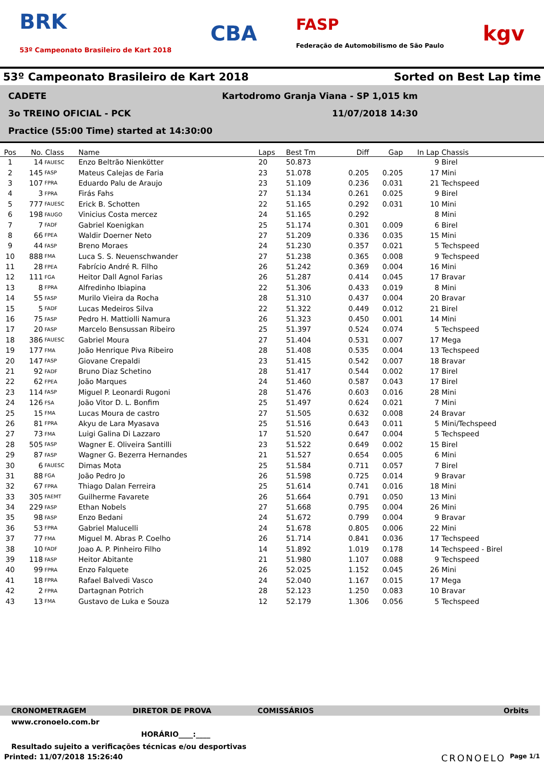BRK
53º Campeonato Brasileiro de Kart 2018 CBA FASP
Federação de Automobilismo de São Paulo kgv
53º Campeonato Brasileiro de Kart 2018 Sorted on Best Lap time
CADETE Kartodromo Granja Viana - SP 1,015 km
3o TREINO OFICIAL - PCK 11/07/2018 14:30
Practice (55:00 Time) started at 14:30:00
| Pos | No. | Class | Name | Laps | Best Tm | Diff | Gap | In Lap | Chassis |
| --- | --- | --- | --- | --- | --- | --- | --- | --- | --- |
| 1 | 14 | FAUESC | Enzo Beltrão Nienkötter | 20 | 50.873 | | | 9 | Birel |
| 2 | 145 | FASP | Mateus Calejas de Faria | 23 | 51.078 | 0.205 | 0.205 | 17 | Mini |
| 3 | 107 | FPRA | Eduardo Palu de Araujo | 23 | 51.109 | 0.236 | 0.031 | 21 | Techspeed |
| 4 | 3 | FPRA | Firás Fahs | 27 | 51.134 | 0.261 | 0.025 | 9 | Birel |
| 5 | 777 | FAUESC | Erick B. Schotten | 22 | 51.165 | 0.292 | 0.031 | 10 | Mini |
| 6 | 198 | FAUGO | Vinicius Costa mercez | 24 | 51.165 | 0.292 | | 8 | Mini |
| 7 | 7 | FADF | Gabriel Koenigkan | 25 | 51.174 | 0.301 | 0.009 | 6 | Birel |
| 8 | 66 | FPEA | Waldir Doerner Neto | 27 | 51.209 | 0.336 | 0.035 | 15 | Mini |
| 9 | 44 | FASP | Breno Moraes | 24 | 51.230 | 0.357 | 0.021 | 5 | Techspeed |
| 10 | 888 | FMA | Luca S. S. Neuenschwander | 27 | 51.238 | 0.365 | 0.008 | 9 | Techspeed |
| 11 | 28 | FPEA | Fabrício André R. Filho | 26 | 51.242 | 0.369 | 0.004 | 16 | Mini |
| 12 | 111 | FGA | Heitor Dall Agnol Farias | 26 | 51.287 | 0.414 | 0.045 | 17 | Bravar |
| 13 | 8 | FPRA | Alfredinho Ibiapina | 22 | 51.306 | 0.433 | 0.019 | 8 | Mini |
| 14 | 55 | FASP | Murilo Vieira da Rocha | 28 | 51.310 | 0.437 | 0.004 | 20 | Bravar |
| 15 | 5 | FADF | Lucas Medeiros Silva | 22 | 51.322 | 0.449 | 0.012 | 21 | Birel |
| 16 | 75 | FASP | Pedro H. Mattiolli Namura | 26 | 51.323 | 0.450 | 0.001 | 14 | Mini |
| 17 | 20 | FASP | Marcelo Bensussan Ribeiro | 25 | 51.397 | 0.524 | 0.074 | 5 | Techspeed |
| 18 | 386 | FAUESC | Gabriel Moura | 27 | 51.404 | 0.531 | 0.007 | 17 | Mega |
| 19 | 177 | FMA | João Henrique Piva Ribeiro | 28 | 51.408 | 0.535 | 0.004 | 13 | Techspeed |
| 20 | 147 | FASP | Giovane Crepaldi | 23 | 51.415 | 0.542 | 0.007 | 18 | Bravar |
| 21 | 92 | FADF | Bruno Diaz Schetino | 28 | 51.417 | 0.544 | 0.002 | 17 | Birel |
| 22 | 62 | FPEA | João Marques | 24 | 51.460 | 0.587 | 0.043 | 17 | Birel |
| 23 | 114 | FASP | Miguel P. Leonardi Rugoni | 28 | 51.476 | 0.603 | 0.016 | 28 | Mini |
| 24 | 126 | FSA | João Vitor D. L. Bonfim | 25 | 51.497 | 0.624 | 0.021 | 7 | Mini |
| 25 | 15 | FMA | Lucas Moura de castro | 27 | 51.505 | 0.632 | 0.008 | 24 | Bravar |
| 26 | 81 | FPRA | Akyu de Lara Myasava | 25 | 51.516 | 0.643 | 0.011 | 5 | Mini/Techspeed |
| 27 | 73 | FMA | Luigi Galina Di Lazzaro | 17 | 51.520 | 0.647 | 0.004 | 5 | Techspeed |
| 28 | 505 | FASP | Wagner E. Oliveira Santilli | 23 | 51.522 | 0.649 | 0.002 | 15 | Birel |
| 29 | 87 | FASP | Wagner G. Bezerra Hernandes | 21 | 51.527 | 0.654 | 0.005 | 6 | Mini |
| 30 | 6 | FAUESC | Dimas Mota | 25 | 51.584 | 0.711 | 0.057 | 7 | Birel |
| 31 | 88 | FGA | João Pedro Jo | 26 | 51.598 | 0.725 | 0.014 | 9 | Bravar |
| 32 | 67 | FPRA | Thiago Dalan Ferreira | 25 | 51.614 | 0.741 | 0.016 | 18 | Mini |
| 33 | 305 | FAEMT | Guilherme Favarete | 26 | 51.664 | 0.791 | 0.050 | 13 | Mini |
| 34 | 229 | FASP | Ethan Nobels | 27 | 51.668 | 0.795 | 0.004 | 26 | Mini |
| 35 | 98 | FASP | Enzo Bedani | 24 | 51.672 | 0.799 | 0.004 | 9 | Bravar |
| 36 | 53 | FPRA | Gabriel Malucelli | 24 | 51.678 | 0.805 | 0.006 | 22 | Mini |
| 37 | 77 | FMA | Miguel M. Abras P. Coelho | 26 | 51.714 | 0.841 | 0.036 | 17 | Techspeed |
| 38 | 10 | FADF | Joao A. P. Pinheiro Filho | 14 | 51.892 | 1.019 | 0.178 | 14 | Techspeed - Birel |
| 39 | 118 | FASP | Heitor Abitante | 21 | 51.980 | 1.107 | 0.088 | 9 | Techspeed |
| 40 | 99 | FPRA | Enzo Falquete | 26 | 52.025 | 1.152 | 0.045 | 26 | Mini |
| 41 | 18 | FPRA | Rafael Balvedi Vasco | 24 | 52.040 | 1.167 | 0.015 | 17 | Mega |
| 42 | 2 | FPRA | Dartagnan Potrich | 28 | 52.123 | 1.250 | 0.083 | 10 | Bravar |
| 43 | 13 | FMA | Gustavo de Luka e Souza | 12 | 52.179 | 1.306 | 0.056 | 5 | Techspeed |
CRONOMETRAGEM DIRETOR DE PROVA COMISSÁRIOS Orbits
www.cronoelo.com.br
HORÁRIO____:____
Resultado sujeito a verificações técnicas e/ou desportivas
Printed: 11/07/2018 15:26:40 CRONOELO Page 1/1